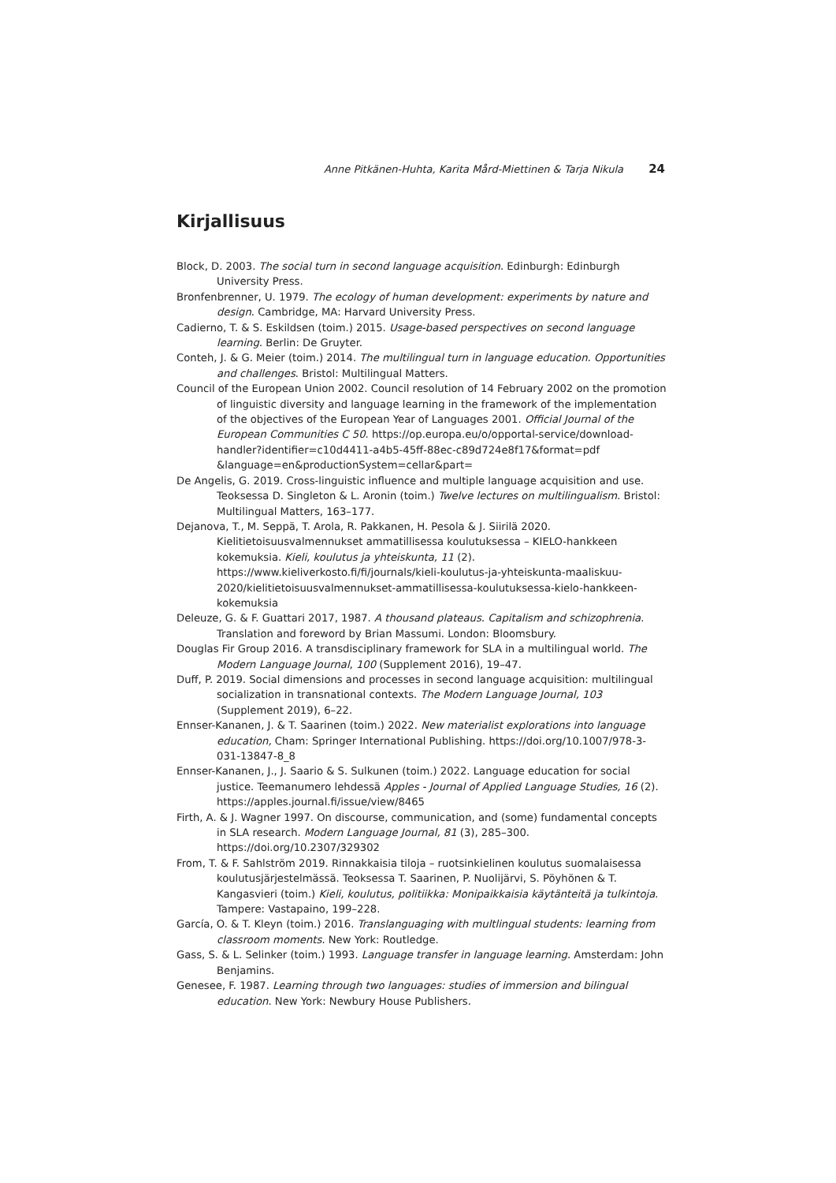Anne Pitkänen-Huhta, Karita Mård-Miettinen & Tarja Nikula 24
Kirjallisuus
Block, D. 2003. The social turn in second language acquisition. Edinburgh: Edinburgh University Press.
Bronfenbrenner, U. 1979. The ecology of human development: experiments by nature and design. Cambridge, MA: Harvard University Press.
Cadierno, T. & S. Eskildsen (toim.) 2015. Usage-based perspectives on second language learning. Berlin: De Gruyter.
Conteh, J. & G. Meier (toim.) 2014. The multilingual turn in language education. Opportunities and challenges. Bristol: Multilingual Matters.
Council of the European Union 2002. Council resolution of 14 February 2002 on the promotion of linguistic diversity and language learning in the framework of the implementation of the objectives of the European Year of Languages 2001. Official Journal of the European Communities C 50. https://op.europa.eu/o/opportal-service/download-handler?identifier=c10d4411-a4b5-45ff-88ec-c89d724e8f17&format=pdf &language=en&productionSystem=cellar&part=
De Angelis, G. 2019. Cross-linguistic influence and multiple language acquisition and use. Teoksessa D. Singleton & L. Aronin (toim.) Twelve lectures on multilingualism. Bristol: Multilingual Matters, 163–177.
Dejanova, T., M. Seppä, T. Arola, R. Pakkanen, H. Pesola & J. Siirilä 2020. Kielitietoisuusvalmennukset ammatillisessa koulutuksessa – KIELO-hankkeen kokemuksia. Kieli, koulutus ja yhteiskunta, 11 (2). https://www.kieliverkosto.fi/fi/journals/kieli-koulutus-ja-yhteiskunta-maaliskuu-2020/kielitietoisuusvalmennukset-ammatillisessa-koulutuksessa-kielo-hankkeen-kokemuksia
Deleuze, G. & F. Guattari 2017, 1987. A thousand plateaus. Capitalism and schizophrenia. Translation and foreword by Brian Massumi. London: Bloomsbury.
Douglas Fir Group 2016. A transdisciplinary framework for SLA in a multilingual world. The Modern Language Journal, 100 (Supplement 2016), 19–47.
Duff, P. 2019. Social dimensions and processes in second language acquisition: multilingual socialization in transnational contexts. The Modern Language Journal, 103 (Supplement 2019), 6–22.
Ennser-Kananen, J. & T. Saarinen (toim.) 2022. New materialist explorations into language education, Cham: Springer International Publishing. https://doi.org/10.1007/978-3-031-13847-8_8
Ennser-Kananen, J., J. Saario & S. Sulkunen (toim.) 2022. Language education for social justice. Teemanumero lehdessä Apples - Journal of Applied Language Studies, 16 (2). https://apples.journal.fi/issue/view/8465
Firth, A. & J. Wagner 1997. On discourse, communication, and (some) fundamental concepts in SLA research. Modern Language Journal, 81 (3), 285–300. https://doi.org/10.2307/329302
From, T. & F. Sahlström 2019. Rinnakkaisia tiloja – ruotsinkielinen koulutus suomalaisessa koulutusjärjestelmässä. Teoksessa T. Saarinen, P. Nuolijärvi, S. Pöyhönen & T. Kangasvieri (toim.) Kieli, koulutus, politiikka: Monipaikkaisia käytänteitä ja tulkintoja. Tampere: Vastapaino, 199–228.
García, O. & T. Kleyn (toim.) 2016. Translanguaging with multlingual students: learning from classroom moments. New York: Routledge.
Gass, S. & L. Selinker (toim.) 1993. Language transfer in language learning. Amsterdam: John Benjamins.
Genesee, F. 1987. Learning through two languages: studies of immersion and bilingual education. New York: Newbury House Publishers.